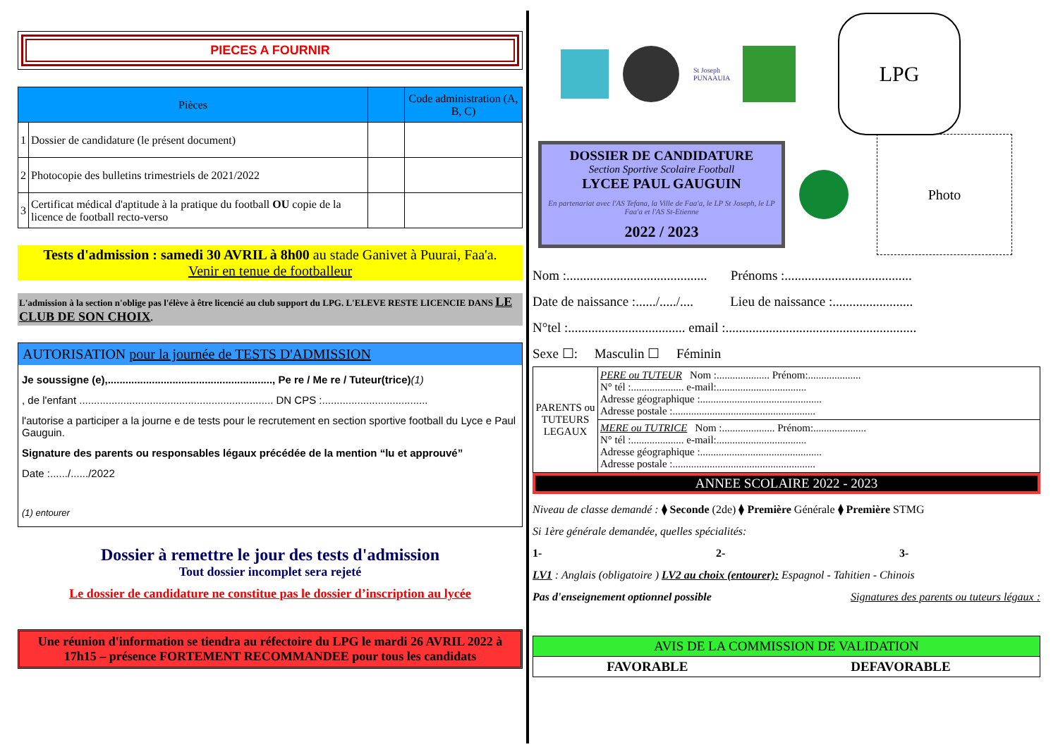PIECES A FOURNIR
| Pièces | | | Code administration (A, B, C) |
| --- | --- | --- | --- |
| 1 | Dossier de candidature (le présent document) | | |
| 2 | Photocopie des bulletins trimestriels de 2021/2022 | | |
| 3 | Certificat médical d'aptitude à la pratique du football OU copie de la licence de football recto-verso | | |
Tests d'admission : samedi 30 AVRIL à 8h00 au stade Ganivet à Puurai, Faa'a.
Venir en tenue de footballeur
L'admission à la section n'oblige pas l'élève à être licencié au club support du LPG. L'ELEVE RESTE LICENCIE DANS LE CLUB DE SON CHOIX.
AUTORISATION pour la journée de TESTS D'ADMISSION
Je soussigne (e),........................................................, Pe re / Me re / Tuteur(trice)(1)
, de l'enfant .................................................................. DN CPS :....................................
l'autorise a participer a la journe e de tests pour le recrutement en section sportive football du Lyce e Paul Gauguin.
Signature des parents ou responsables légaux précédée de la mention “lu et approuvé”
Date :....../....../2022
(1) entourer
Dossier à remettre le jour des tests d'admission
Tout dossier incomplet sera rejeté
Le dossier de candidature ne constitue pas le dossier d’inscription au lycée
Une réunion d'information se tiendra au réfectoire du LPG le mardi 26 AVRIL 2022 à 17h15 – présence FORTEMENT RECOMMANDEE pour tous les candidats
St Joseph PUNAAUIA
LPG
DOSSIER DE CANDIDATURE
Section Sportive Scolaire Football
LYCEE PAUL GAUGUIN
En partenariat avec l'AS Tefana, la Ville de Faa'a, le LP St Joseph, le LP Faa'a et l'AS St-Etienne
2022 / 2023
Photo
Nom :.......................................... Prénoms :......................................
Date de naissance :....../...../.... Lieu de naissance :........................
N°tel :................................... email :.........................................................
Sexe ☐: Masculin ☐ Féminin
| PARENTS ou TUTEURS LEGAUX | PERE ou TUTEUR Nom :.................... Prénom:.................... N° tél :.................... e-mail:.................................. Adresse géographique :.............................................. Adresse postale :...................................................... |
| | MERE ou TUTRICE Nom :.................... Prénom:.................... N° tél :.................... e-mail:.................................. Adresse géographique :.............................................. Adresse postale :...................................................... |
ANNEE SCOLAIRE 2022 - 2023
Niveau de classe demandé : ⧫ Seconde (2de) ⧫ Première Générale ⧫ Première STMG
Si 1ère générale demandée, quelles spécialités:
1- 2- 3-
LV1 : Anglais (obligatoire ) LV2 au choix (entourer): Espagnol - Tahitien - Chinois
Pas d'enseignement optionnel possible Signatures des parents ou tuteurs légaux :
| AVIS DE LA COMMISSION DE VALIDATION | |
| FAVORABLE | DEFAVORABLE |